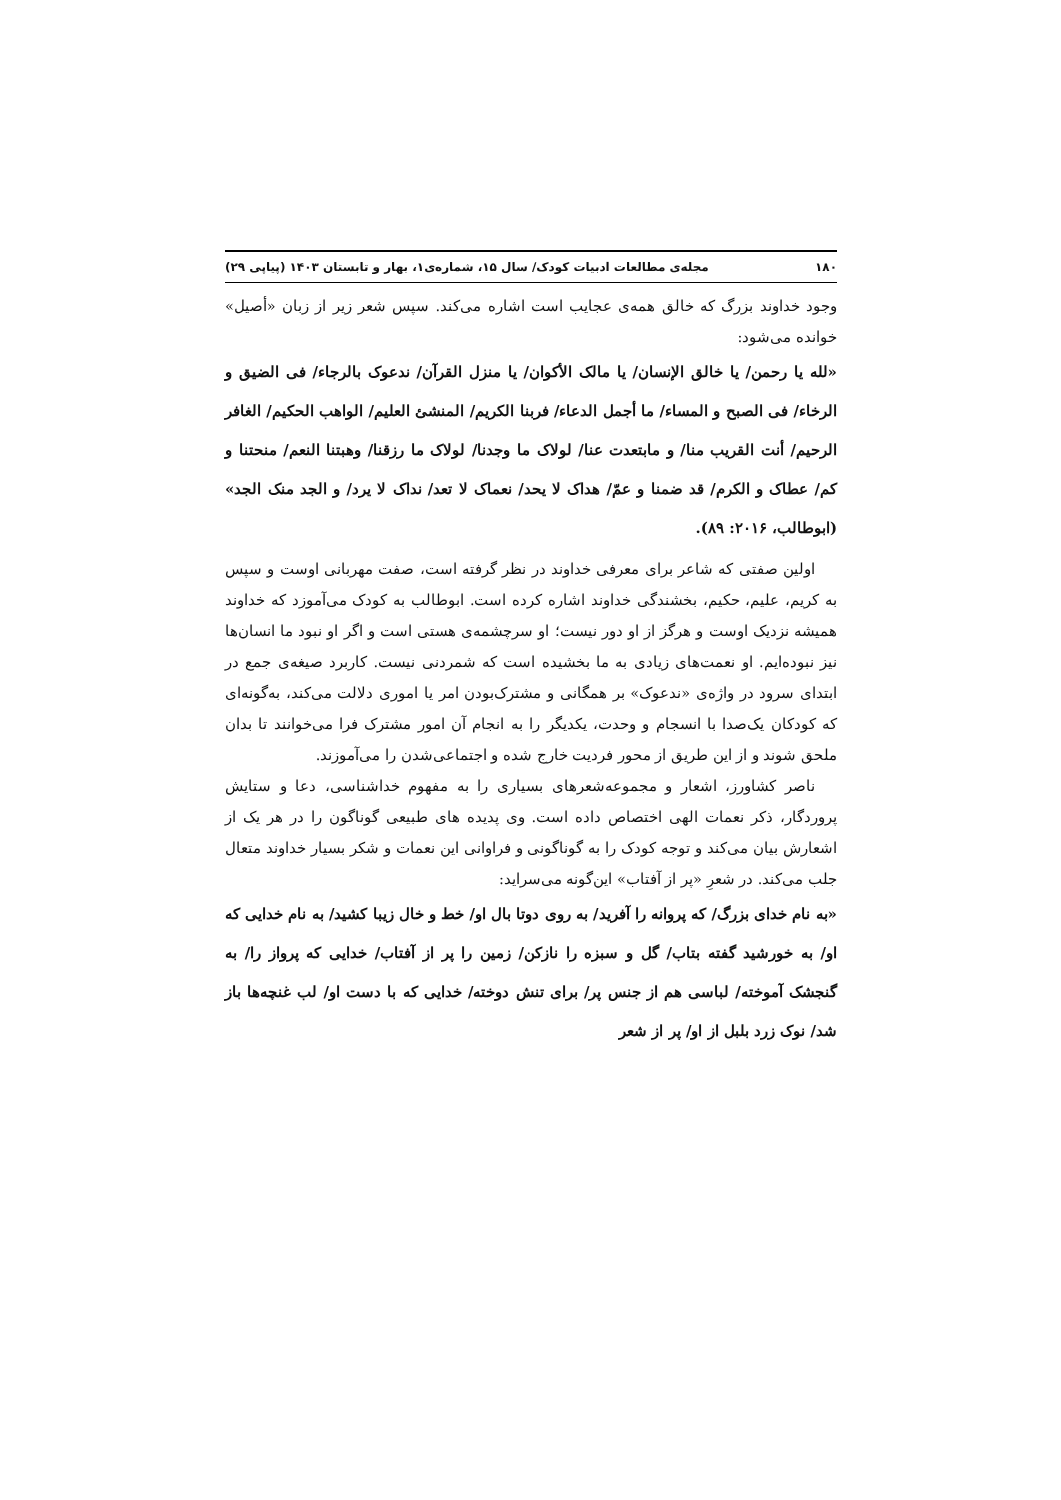۱۸۰ مجله‌ی مطالعات ادبیات کودک/ سال ۱۵، شماره‌ی۱، بهار و تابستان ۱۴۰۳ (پیاپی ۲۹)
وجود خداوند بزرگ که خالق همه‌ی عجایب است اشاره می‌کند. سپس شعر زیر از زبان «أصیل» خوانده می‌شود:
«لله یا رحمن/ یا خالق الإنسان/ یا مالک الأکوان/ یا منزل القرآن/ ندعوک بالرجاء/ فی الضیق و الرخاء/ فی الصبح و المساء/ ما أجمل الدعاء/ فربنا الکریم/ المنشئ العلیم/ الواهب الحکیم/ الغافر الرحیم/ أنت القریب منا/ و مابتعدت عنا/ لولاک ما وجدنا/ لولاک ما رزقنا/ وهبتنا النعم/ منحتنا و کم/ عطاک و الکرم/ قد ضمنا و عمّ/ هداک لا یحد/ نعماک لا تعد/ نداک لا یرد/ و الجد منک الجد» (ابوطالب، ۲۰۱۶: ۸۹).
اولین صفتی که شاعر برای معرفی خداوند در نظر گرفته است، صفت مهربانی اوست و سپس به کریم، علیم، حکیم، بخشندگی خداوند اشاره کرده است. ابوطالب به کودک می‌آموزد که خداوند همیشه نزدیک اوست و هرگز از او دور نیست؛ او سرچشمه‌ی هستی است و اگر او نبود ما انسان‌ها نیز نبوده‌ایم. او نعمت‌های زیادی به ما بخشیده است که شمردنی نیست. کاربرد صیغه‌ی جمع در ابتدای سرود در واژه‌ی «ندعوک» بر همگانی و مشترک‌بودن امر یا اموری دلالت می‌کند، به‌گونه‌ای که کودکان یک‌صدا با انسجام و وحدت، یکدیگر را به انجام آن امور مشترک فرا می‌خوانند تا بدان ملحق شوند و از این طریق از محور فردیت خارج شده و اجتماعی‌شدن را می‌آموزند.
ناصر کشاورز، اشعار و مجموعه‌شعرهای بسیاری را به مفهوم خداشناسی، دعا و ستایش پروردگار، ذکر نعمات الهی اختصاص داده است. وی پدیده های طبیعی گوناگون را در هر یک از اشعارش بیان می‌کند و توجه کودک را به گوناگونی و فراوانی این نعمات و شکر بسیار خداوند متعال جلب می‌کند. در شعرِ «پر از آفتاب» این‌گونه می‌سراید:
«به نام خدای بزرگ/ که پروانه را آفرید/ به روی دوتا بال او/ خط و خال زیبا کشید/ به نام خدایی که او/ به خورشید گفته بتاب/ گل و سبزه را نازکن/ زمین را پر از آفتاب/ خدایی که پرواز را/ به گنجشک آموخته/ لباسی هم از جنس پر/ برای تنش دوخته/ خدایی که با دست او/ لب غنچه‌ها باز شد/ نوک زرد بلبل از او/ پر از شعر